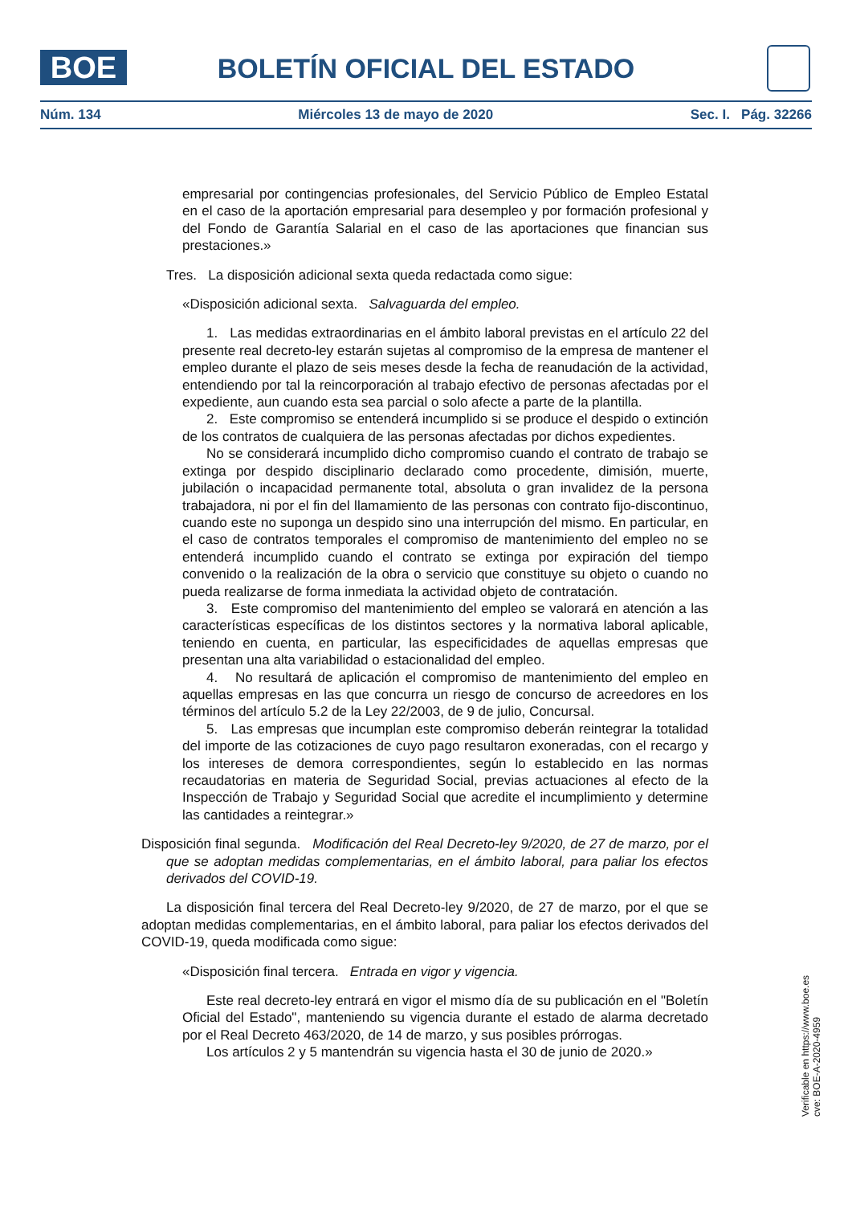BOE
BOLETÍN OFICIAL DEL ESTADO
Núm. 134 Miércoles 13 de mayo de 2020 Sec. I. Pág. 32266
empresarial por contingencias profesionales, del Servicio Público de Empleo Estatal en el caso de la aportación empresarial para desempleo y por formación profesional y del Fondo de Garantía Salarial en el caso de las aportaciones que financian sus prestaciones.»
Tres. La disposición adicional sexta queda redactada como sigue:
«Disposición adicional sexta. Salvaguarda del empleo.
1. Las medidas extraordinarias en el ámbito laboral previstas en el artículo 22 del presente real decreto-ley estarán sujetas al compromiso de la empresa de mantener el empleo durante el plazo de seis meses desde la fecha de reanudación de la actividad, entendiendo por tal la reincorporación al trabajo efectivo de personas afectadas por el expediente, aun cuando esta sea parcial o solo afecte a parte de la plantilla.
2. Este compromiso se entenderá incumplido si se produce el despido o extinción de los contratos de cualquiera de las personas afectadas por dichos expedientes.
No se considerará incumplido dicho compromiso cuando el contrato de trabajo se extinga por despido disciplinario declarado como procedente, dimisión, muerte, jubilación o incapacidad permanente total, absoluta o gran invalidez de la persona trabajadora, ni por el fin del llamamiento de las personas con contrato fijo-discontinuo, cuando este no suponga un despido sino una interrupción del mismo. En particular, en el caso de contratos temporales el compromiso de mantenimiento del empleo no se entenderá incumplido cuando el contrato se extinga por expiración del tiempo convenido o la realización de la obra o servicio que constituye su objeto o cuando no pueda realizarse de forma inmediata la actividad objeto de contratación.
3. Este compromiso del mantenimiento del empleo se valorará en atención a las características específicas de los distintos sectores y la normativa laboral aplicable, teniendo en cuenta, en particular, las especificidades de aquellas empresas que presentan una alta variabilidad o estacionalidad del empleo.
4. No resultará de aplicación el compromiso de mantenimiento del empleo en aquellas empresas en las que concurra un riesgo de concurso de acreedores en los términos del artículo 5.2 de la Ley 22/2003, de 9 de julio, Concursal.
5. Las empresas que incumplan este compromiso deberán reintegrar la totalidad del importe de las cotizaciones de cuyo pago resultaron exoneradas, con el recargo y los intereses de demora correspondientes, según lo establecido en las normas recaudatorias en materia de Seguridad Social, previas actuaciones al efecto de la Inspección de Trabajo y Seguridad Social que acredite el incumplimiento y determine las cantidades a reintegrar.»
Disposición final segunda. Modificación del Real Decreto-ley 9/2020, de 27 de marzo, por el que se adoptan medidas complementarias, en el ámbito laboral, para paliar los efectos derivados del COVID-19.
La disposición final tercera del Real Decreto-ley 9/2020, de 27 de marzo, por el que se adoptan medidas complementarias, en el ámbito laboral, para paliar los efectos derivados del COVID-19, queda modificada como sigue:
«Disposición final tercera. Entrada en vigor y vigencia.
Este real decreto-ley entrará en vigor el mismo día de su publicación en el "Boletín Oficial del Estado", manteniendo su vigencia durante el estado de alarma decretado por el Real Decreto 463/2020, de 14 de marzo, y sus posibles prórrogas.
Los artículos 2 y 5 mantendrán su vigencia hasta el 30 de junio de 2020.»
Verificable en https://www.boe.es
cve: BOE-A-2020-4959